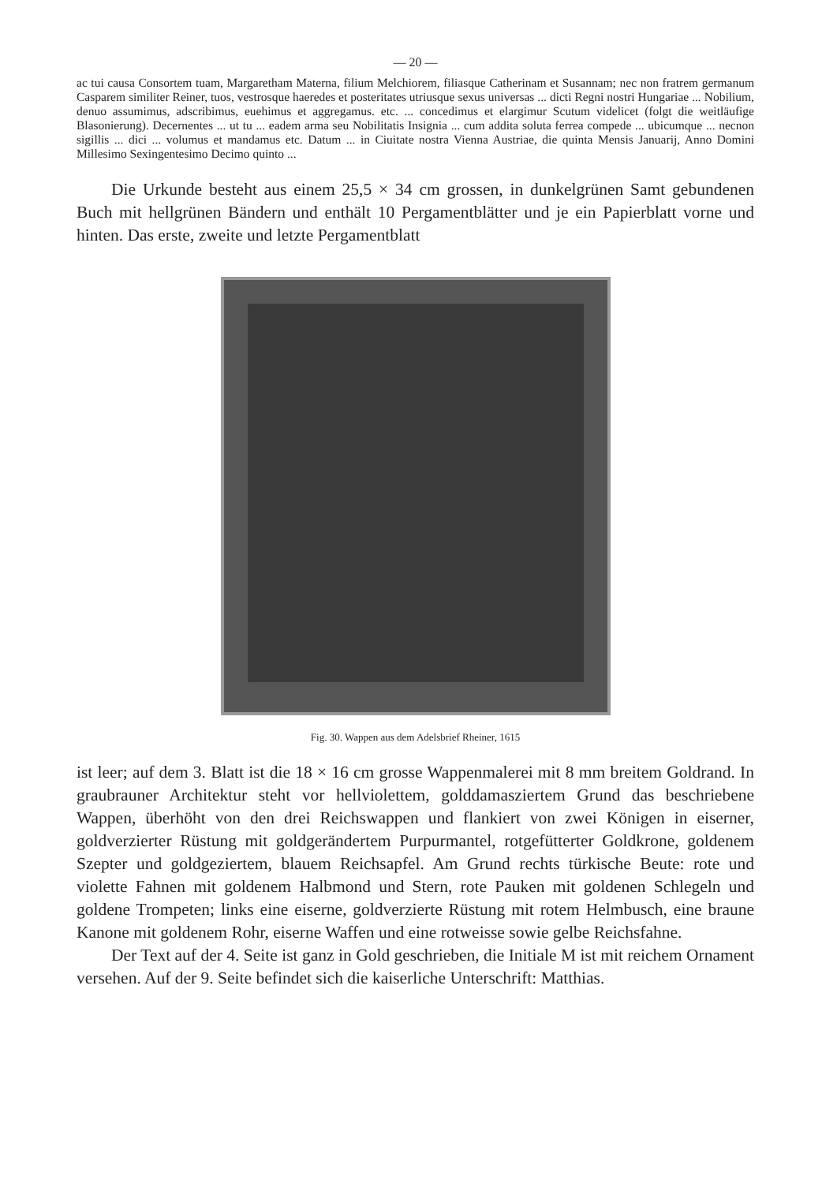— 20 —
ac tui causa Consortem tuam, Margaretham Materna, filium Melchiorem, filiasque Catherinam et Susannam; nec non fratrem germanum Casparem similiter Reiner, tuos, vestrosque haeredes et posteritates utriusque sexus universas ... dicti Regni nostri Hungariae ... Nobilium, denuo assumimus, adscribimus, euehimus et aggregamus. etc. ... concedimus et elargimur Scutum videlicet (folgt die weitläufige Blasonierung). Decernentes ... ut tu ... eadem arma seu Nobilitatis Insignia ... cum addita soluta ferrea compede ... ubicumque ... necnon sigillis ... dici ... volumus et mandamus etc. Datum ... in Ciuitate nostra Vienna Austriae, die quinta Mensis Januarij, Anno Domini Millesimo Sexingentesimo Decimo quinto ...
Die Urkunde besteht aus einem 25,5 × 34 cm grossen, in dunkelgrünen Samt gebundenen Buch mit hellgrünen Bändern und enthält 10 Pergamentblätter und je ein Papierblatt vorne und hinten. Das erste, zweite und letzte Pergamentblatt
Fig. 30. Wappen aus dem Adelsbrief Rheiner, 1615
ist leer; auf dem 3. Blatt ist die 18 × 16 cm grosse Wappenmalerei mit 8 mm breitem Goldrand. In graubrauner Architektur steht vor hellviolettem, golddamasziertem Grund das beschriebene Wappen, überhöht von den drei Reichswappen und flankiert von zwei Königen in eiserner, goldverzierter Rüstung mit goldgerändertem Purpurmantel, rotgefütterter Goldkrone, goldenem Szepter und goldgeziertem, blauem Reichsapfel. Am Grund rechts türkische Beute: rote und violette Fahnen mit goldenem Halbmond und Stern, rote Pauken mit goldenen Schlegeln und goldene Trompeten; links eine eiserne, goldverzierte Rüstung mit rotem Helmbusch, eine braune Kanone mit goldenem Rohr, eiserne Waffen und eine rotweisse sowie gelbe Reichsfahne.
Der Text auf der 4. Seite ist ganz in Gold geschrieben, die Initiale M ist mit reichem Ornament versehen. Auf der 9. Seite befindet sich die kaiserliche Unterschrift: Matthias.